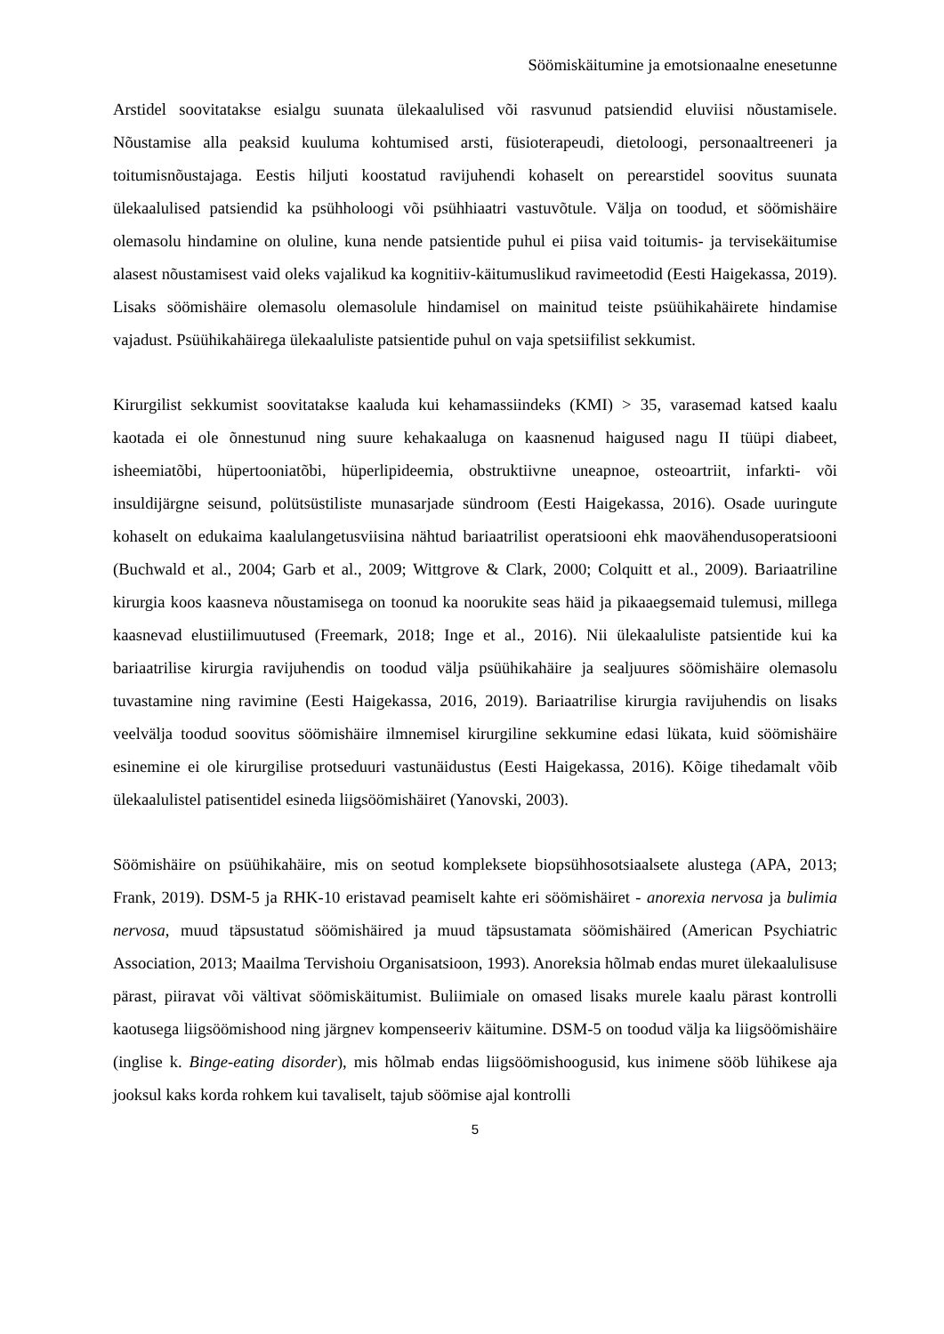Söömiskäitumine ja emotsionaalne enesetunne
Arstidel soovitatakse esialgu suunata ülekaalulised või rasvunud patsiendid eluviisi nõustamisele. Nõustamise alla peaksid kuuluma kohtumised arsti, füsioterapeudi, dietoloogi, personaaltreeneri ja toitumisnõustajaga. Eestis hiljuti koostatud ravijuhendi kohaselt on perearstidel soovitus suunata ülekaalulised patsiendid ka psühholoogi või psühhiaatri vastuvõtule. Välja on toodud, et söömishäire olemasolu hindamine on oluline, kuna nende patsientide puhul ei piisa vaid toitumis- ja tervisekäitumise alasest nõustamisest vaid oleks vajalikud ka kognitiiv-käitumuslikud ravimeetodid (Eesti Haigekassa, 2019). Lisaks söömishäire olemasolu olemasolule hindamisel on mainitud teiste psüühikahäirete hindamise vajadust. Psüühikahäirega ülekaaluliste patsientide puhul on vaja spetsiifilist sekkumist.
Kirurgilist sekkumist soovitatakse kaaluda kui kehamassiindeks (KMI) > 35, varasemad katsed kaalu kaotada ei ole õnnestunud ning suure kehakaaluga on kaasnenud haigused nagu II tüüpi diabeet, isheemiatõbi, hüpertooniatõbi, hüperlipideemia, obstruktiivne uneapnoe, osteoartriit, infarkti- või insuldijärgne seisund, polütsüstiliste munasarjade sündroom (Eesti Haigekassa, 2016). Osade uuringute kohaselt on edukaima kaalulangetusviisina nähtud bariaatrilist operatsiooni ehk maovähendusoperatsiooni (Buchwald et al., 2004; Garb et al., 2009; Wittgrove & Clark, 2000; Colquitt et al., 2009). Bariaatriline kirurgia koos kaasneva nõustamisega on toonud ka noorukite seas häid ja pikaaegsemaid tulemusi, millega kaasnevad elustiilimuutused (Freemark, 2018; Inge et al., 2016). Nii ülekaaluliste patsientide kui ka bariaatrilise kirurgia ravijuhendis on toodud välja psüühikahäire ja sealjuures söömishäire olemasolu tuvastamine ning ravimine (Eesti Haigekassa, 2016, 2019). Bariaatrilise kirurgia ravijuhendis on lisaks veelvälja toodud soovitus söömishäire ilmnemisel kirurgiline sekkumine edasi lükata, kuid söömishäire esinemine ei ole kirurgilise protseduuri vastunäidustus (Eesti Haigekassa, 2016). Kõige tihedamalt võib ülekaalulistel patisentidel esineda liigsöömishäiret (Yanovski, 2003).
Söömishäire on psüühikahäire, mis on seotud kompleksete biopsühhosotsiaalsete alustega (APA, 2013; Frank, 2019). DSM-5 ja RHK-10 eristavad peamiselt kahte eri söömishäiret - anorexia nervosa ja bulimia nervosa, muud täpsustatud söömishäired ja muud täpsustamata söömishäired (American Psychiatric Association, 2013; Maailma Tervishoiu Organisatsioon, 1993). Anoreksia hõlmab endas muret ülekaalulisuse pärast, piiravat või vältivat söömiskäitumist. Buliimiale on omased lisaks murele kaalu pärast kontrolli kaotusega liigsöömishood ning järgnev kompenseeriv käitumine. DSM-5 on toodud välja ka liigsöömishäire (inglise k. Binge-eating disorder), mis hõlmab endas liigsöömishoogusid, kus inimene sööb lühikese aja jooksul kaks korda rohkem kui tavaliselt, tajub söömise ajal kontrolli
5